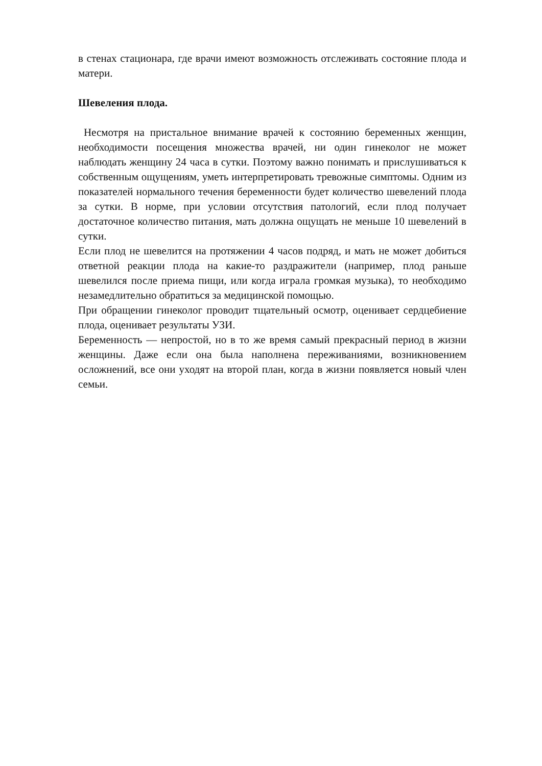в стенах стационара, где врачи имеют возможность отслеживать состояние плода и матери.
Шевеления плода.
Несмотря на пристальное внимание врачей к состоянию беременных женщин, необходимости посещения множества врачей, ни один гинеколог не может наблюдать женщину 24 часа в сутки. Поэтому важно понимать и прислушиваться к собственным ощущениям, уметь интерпретировать тревожные симптомы. Одним из показателей нормального течения беременности будет количество шевелений плода за сутки. В норме, при условии отсутствия патологий, если плод получает достаточное количество питания, мать должна ощущать не меньше 10 шевелений в сутки.
Если плод не шевелится на протяжении 4 часов подряд, и мать не может добиться ответной реакции плода на какие-то раздражители (например, плод раньше шевелился после приема пищи, или когда играла громкая музыка), то необходимо незамедлительно обратиться за медицинской помощью.
При обращении гинеколог проводит тщательный осмотр, оценивает сердцебиение плода, оценивает результаты УЗИ.
Беременность — непростой, но в то же время самый прекрасный период в жизни женщины. Даже если она была наполнена переживаниями, возникновением осложнений, все они уходят на второй план, когда в жизни появляется новый член семьи.